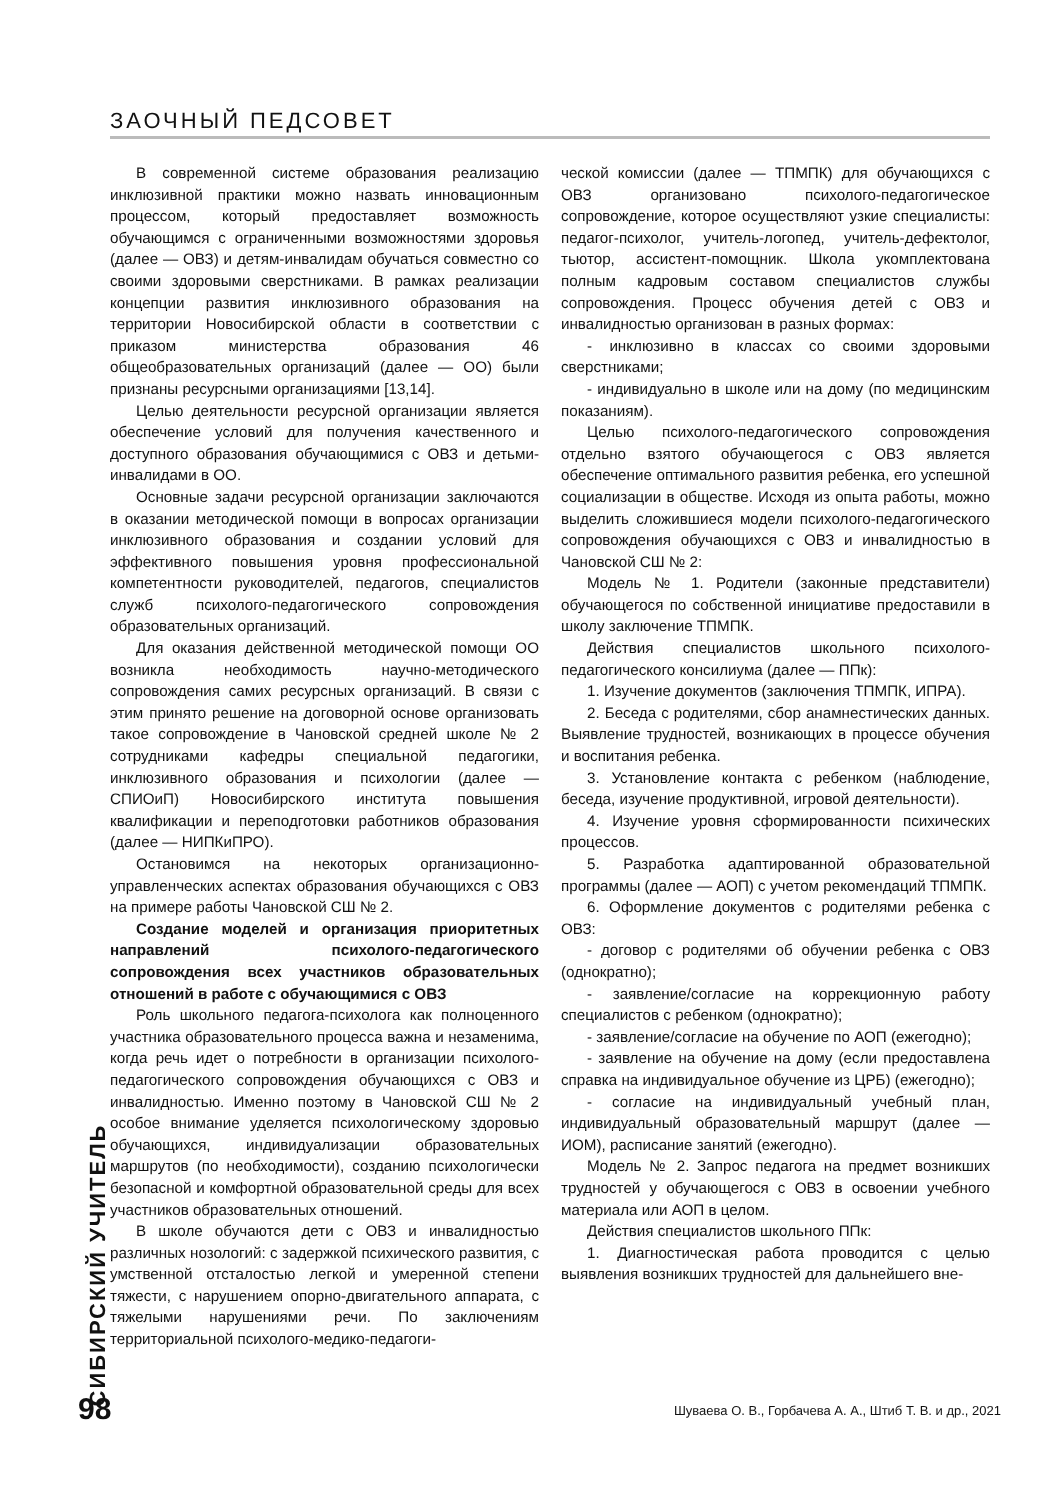ЗАОЧНЫЙ ПЕДСОВЕТ
В современной системе образования реализацию инклюзивной практики можно назвать инновационным процессом, который предоставляет возможность обучающимся с ограниченными возможностями здоровья (далее — ОВЗ) и детям-инвалидам обучаться совместно со своими здоровыми сверстниками. В рамках реализации концепции развития инклюзивного образования на территории Новосибирской области в соответствии с приказом министерства образования 46 общеобразовательных организаций (далее — ОО) были признаны ресурсными организациями [13,14].
Целью деятельности ресурсной организации является обеспечение условий для получения качественного и доступного образования обучающимися с ОВЗ и детьми-инвалидами в ОО.
Основные задачи ресурсной организации заключаются в оказании методической помощи в вопросах организации инклюзивного образования и создании условий для эффективного повышения уровня профессиональной компетентности руководителей, педагогов, специалистов служб психолого-педагогического сопровождения образовательных организаций.
Для оказания действенной методической помощи ОО возникла необходимость научно-методического сопровождения самих ресурсных организаций. В связи с этим принято решение на договорной основе организовать такое сопровождение в Чановской средней школе № 2 сотрудниками кафедры специальной педагогики, инклюзивного образования и психологии (далее — СПИОиП) Новосибирского института повышения квалификации и переподготовки работников образования (далее — НИПКиПРО).
Остановимся на некоторых организационно-управленческих аспектах образования обучающихся с ОВЗ на примере работы Чановской СШ № 2.
Создание моделей и организация приоритетных направлений психолого-педагогического сопровождения всех участников образовательных отношений в работе с обучающимися с ОВЗ
Роль школьного педагога-психолога как полноценного участника образовательного процесса важна и незаменима, когда речь идет о потребности в организации психолого-педагогического сопровождения обучающихся с ОВЗ и инвалидностью. Именно поэтому в Чановской СШ № 2 особое внимание уделяется психологическому здоровью обучающихся, индивидуализации образовательных маршрутов (по необходимости), созданию психологически безопасной и комфортной образовательной среды для всех участников образовательных отношений.
В школе обучаются дети с ОВЗ и инвалидностью различных нозологий: с задержкой психического развития, с умственной отсталостью легкой и умеренной степени тяжести, с нарушением опорно-двигательного аппарата, с тяжелыми нарушениями речи. По заключениям территориальной психолого-медико-педагоги-
ческой комиссии (далее — ТПМПК) для обучающихся с ОВЗ организовано психолого-педагогическое сопровождение, которое осуществляют узкие специалисты: педагог-психолог, учитель-логопед, учитель-дефектолог, тьютор, ассистент-помощник. Школа укомплектована полным кадровым составом специалистов службы сопровождения. Процесс обучения детей с ОВЗ и инвалидностью организован в разных формах:
- инклюзивно в классах со своими здоровыми сверстниками;
- индивидуально в школе или на дому (по медицинским показаниям).
Целью психолого-педагогического сопровождения отдельно взятого обучающегося с ОВЗ является обеспечение оптимального развития ребенка, его успешной социализации в обществе. Исходя из опыта работы, можно выделить сложившиеся модели психолого-педагогического сопровождения обучающихся с ОВЗ и инвалидностью в Чановской СШ № 2:
Модель № 1. Родители (законные представители) обучающегося по собственной инициативе предоставили в школу заключение ТПМПК.
Действия специалистов школьного психолого-педагогического консилиума (далее — ППк):
1. Изучение документов (заключения ТПМПК, ИПРА).
2. Беседа с родителями, сбор анамнестических данных. Выявление трудностей, возникающих в процессе обучения и воспитания ребенка.
3. Установление контакта с ребенком (наблюдение, беседа, изучение продуктивной, игровой деятельности).
4. Изучение уровня сформированности психических процессов.
5. Разработка адаптированной образовательной программы (далее — АОП) с учетом рекомендаций ТПМПК.
6. Оформление документов с родителями ребенка с ОВЗ:
- договор с родителями об обучении ребенка с ОВЗ (однократно);
- заявление/согласие на коррекционную работу специалистов с ребенком (однократно);
- заявление/согласие на обучение по АОП (ежегодно);
- заявление на обучение на дому (если предоставлена справка на индивидуальное обучение из ЦРБ) (ежегодно);
- согласие на индивидуальный учебный план, индивидуальный образовательный маршрут (далее — ИОМ), расписание занятий (ежегодно).
Модель № 2. Запрос педагога на предмет возникших трудностей у обучающегося с ОВЗ в освоении учебного материала или АОП в целом.
Действия специалистов школьного ППк:
1. Диагностическая работа проводится с целью выявления возникших трудностей для дальнейшего вне-
СИБИРСКИЙ УЧИТЕЛЬ
98
Шуваева О. В., Горбачева А. А., Штиб Т. В. и др., 2021